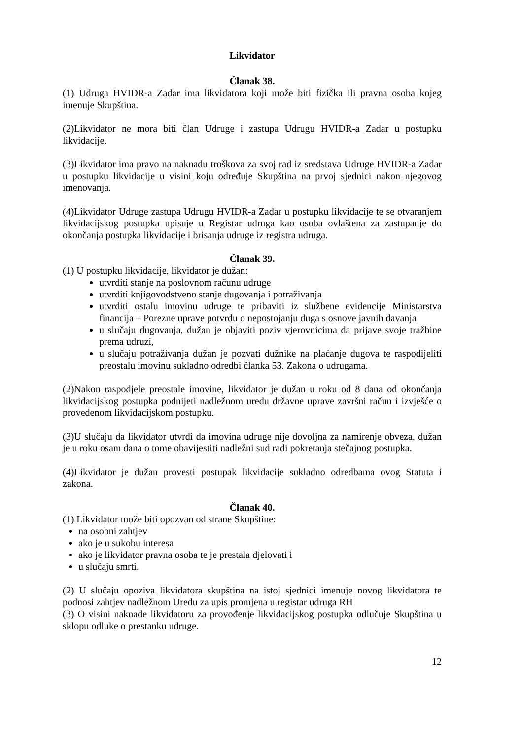Likvidator
Članak 38.
(1) Udruga HVIDR-a Zadar ima likvidatora koji može biti fizička ili pravna osoba kojeg imenuje Skupština.
(2)Likvidator ne mora biti član Udruge i zastupa Udrugu HVIDR-a Zadar u postupku likvidacije.
(3)Likvidator ima pravo na naknadu troškova za svoj rad iz sredstava Udruge HVIDR-a Zadar u postupku likvidacije u visini koju određuje Skupština na prvoj sjednici nakon njegovog imenovanja.
(4)Likvidator Udruge zastupa Udrugu HVIDR-a Zadar u postupku likvidacije te se otvaranjem likvidacijskog postupka upisuje u Registar udruga kao osoba ovlaštena za zastupanje do okončanja postupka likvidacije i brisanja udruge iz registra udruga.
Članak 39.
(1) U postupku likvidacije, likvidator je dužan:
utvrditi stanje na poslovnom računu udruge
utvrditi knjigovodstveno stanje dugovanja i potraživanja
utvrditi ostalu imovinu udruge te pribaviti iz službene evidencije Ministarstva financija – Porezne uprave potvrdu o nepostojanju duga s osnove javnih davanja
u slučaju dugovanja, dužan je objaviti poziv vjerovnicima da prijave svoje tražbine prema udruzi,
u slučaju potraživanja dužan je pozvati dužnike na plaćanje dugova te raspodijeliti preostalu imovinu sukladno odredbi članka 53. Zakona o udrugama.
(2)Nakon raspodjele preostale imovine, likvidator je dužan u roku od 8 dana od okončanja likvidacijskog postupka podnijeti nadležnom uredu državne uprave završni račun i izvješće o provedenom likvidacijskom postupku.
(3)U slučaju da likvidator utvrdi da imovina udruge nije dovoljna za namirenje obveza, dužan je u roku osam dana o tome obavijestiti nadležni sud radi pokretanja stečajnog postupka.
(4)Likvidator je dužan provesti postupak likvidacije sukladno odredbama ovog Statuta i zakona.
Članak 40.
(1) Likvidator može biti opozvan od strane Skupštine:
na osobni zahtjev
ako je u sukobu interesa
ako je likvidator pravna osoba te je prestala djelovati i
u slučaju smrti.
(2) U slučaju opoziva likvidatora skupština na istoj sjednici imenuje novog likvidatora te podnosi zahtjev nadležnom Uredu za upis promjena u registar udruga RH
(3) O visini naknade likvidatoru za provođenje likvidacijskog postupka odlučuje Skupština u sklopu odluke o prestanku udruge.
12